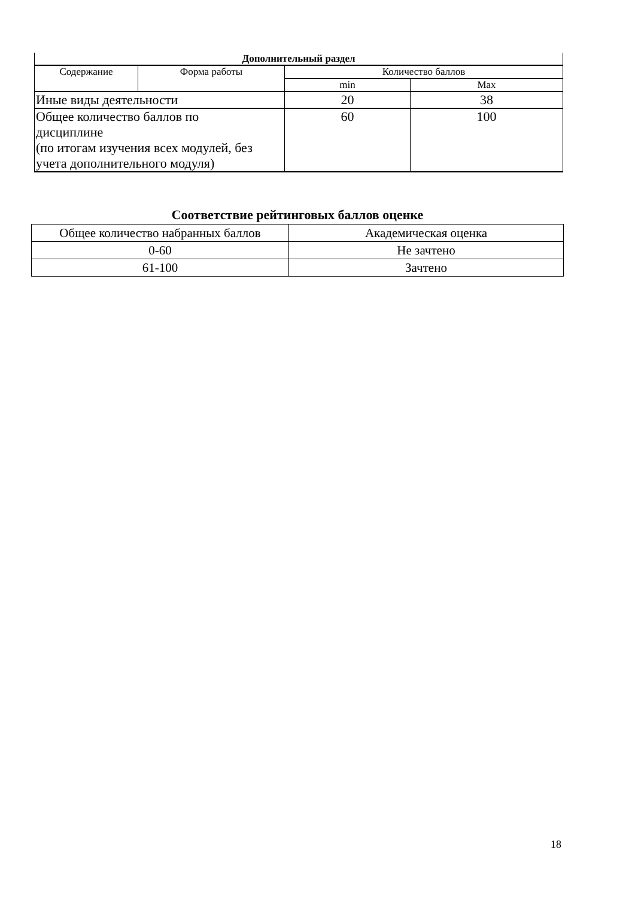| Дополнительный раздел | | | |
| --- | --- | --- | --- |
| Содержание | Форма работы | Количество баллов | |
| | | min | Max |
| Иные виды деятельности | | 20 | 38 |
| Общее количество баллов по дисциплине (по итогам изучения всех модулей, без учета дополнительного модуля) | | 60 | 100 |
Соответствие рейтинговых баллов оценке
| Общее количество набранных баллов | Академическая оценка |
| 0-60 | Не зачтено |
| 61-100 | Зачтено |
18